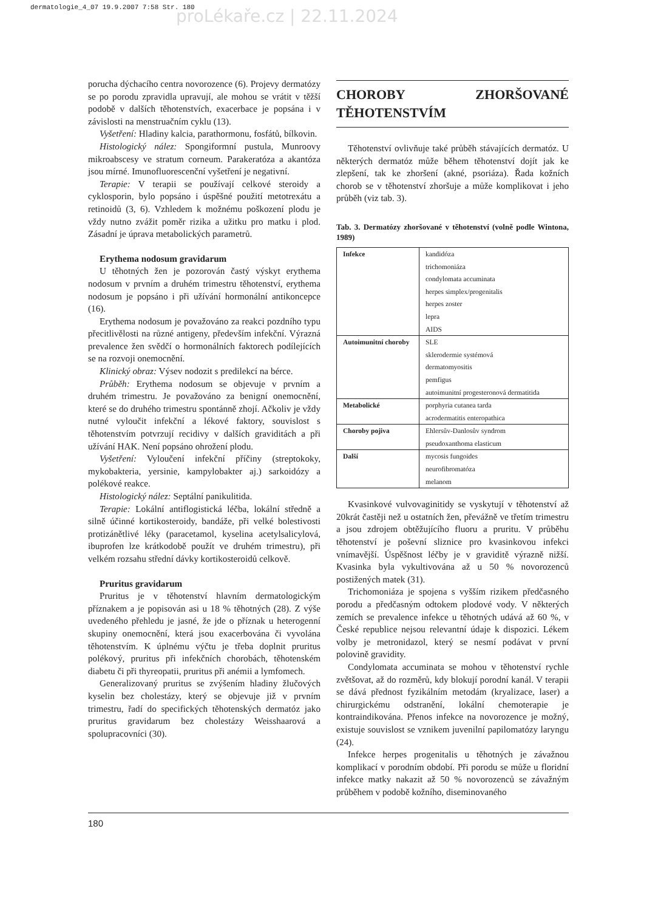dermatologie_4_07 19.9.2007 7:58 Str. 180
proLékaře.cz | 22.11.2024
porucha dýchacího centra novorozence (6). Projevy dermatózy se po porodu zpravidla upravují, ale mohou se vrátit v těžší podobě v dalších těhotenstvích, exacerbace je popsána i v závislosti na menstruačním cyklu (13).
Vyšetření: Hladiny kalcia, parathormonu, fosfátů, bílkovin.
Histologický nález: Spongiformní pustula, Munroovy mikroabscesy ve stratum corneum. Parakeratóza a akantóza jsou mírné. Imunofluorescenční vyšetření je negativní.
Terapie: V terapii se používají celkové steroidy a cyklosporin, bylo popsáno i úspěšné použití metotrexátu a retinoidů (3, 6). Vzhledem k možnému poškození plodu je vždy nutno zvážit poměr rizika a užitku pro matku i plod. Zásadní je úprava metabolických parametrů.
Erythema nodosum gravidarum
U těhotných žen je pozorován častý výskyt erythema nodosum v prvním a druhém trimestru těhotenství, erythema nodosum je popsáno i při užívání hormonální antikoncepce (16).
Erythema nodosum je považováno za reakci pozdního typu přecitlivělosti na různé antigeny, především infekční. Výrazná prevalence žen svědčí o hormonálních faktorech podílejících se na rozvoji onemocnění.
Klinický obraz: Výsev nodozit s predilekcí na bérce.
Průběh: Erythema nodosum se objevuje v prvním a druhém trimestru. Je považováno za benigní onemocnění, které se do druhého trimestru spontánně zhojí. Ačkoliv je vždy nutné vyloučit infekční a lékové faktory, souvislost s těhotenstvím potvrzují recidivy v dalších graviditách a při užívání HAK. Není popsáno ohrožení plodu.
Vyšetření: Vyloučení infekční příčiny (streptokoky, mykobakteria, yersinie, kampylobakter aj.) sarkoidózy a polékové reakce.
Histologický nález: Septální panikulitida.
Terapie: Lokální antiflogistická léčba, lokální středně a silně účinné kortikosteroidy, bandáže, při velké bolestivosti protizánětlivé léky (paracetamol, kyselina acetylsalicylová, ibuprofen lze krátkodobě použít ve druhém trimestru), při velkém rozsahu střední dávky kortikosteroidů celkově.
Pruritus gravidarum
Pruritus je v těhotenství hlavním dermatologickým příznakem a je popisován asi u 18 % těhotných (28). Z výše uvedeného přehledu je jasné, že jde o příznak u heterogenní skupiny onemocnění, která jsou exacerbována či vyvolána těhotenstvím. K úplnému výčtu je třeba doplnit pruritus polékový, pruritus při infekčních chorobách, těhotenském diabetu či při thyreopatii, pruritus při anémii a lymfomech.
Generalizovaný pruritus se zvýšením hladiny žlučových kyselin bez cholestázy, který se objevuje již v prvním trimestru, řadí do specifických těhotenských dermatóz jako pruritus gravidarum bez cholestázy Weisshaarová a spolupracovníci (30).
CHOROBY ZHORŠOVANÉ TĚHOTENSTVÍM
Těhotenství ovlivňuje také průběh stávajících dermatóz. U některých dermatóz může během těhotenství dojít jak ke zlepšení, tak ke zhoršení (akné, psoriáza). Řada kožních chorob se v těhotenství zhoršuje a může komplikovat i jeho průběh (viz tab. 3).
Tab. 3. Dermatózy zhoršované v těhotenství (volně podle Wintona, 1989)
| Infekce | kandidóza trichomoniáza condylomata accuminata herpes simplex/progenitalis herpes zoster lepra AIDS |
| Autoimunitní choroby | SLE sklerodermie systémová dermatomyositis pemfigus autoimunitní progesteronová dermatitida |
| Metabolické | porphyria cutanea tarda acrodermatitis enteropathica |
| Choroby pojiva | Ehlersův-Danlosův syndrom pseudoxanthoma elasticum |
| Další | mycosis fungoides neurofibromatóza melanom |
Kvasinkové vulvovaginitidy se vyskytují v těhotenství až 20krát častěji než u ostatních žen, převážně ve třetím trimestru a jsou zdrojem obtěžujícího fluoru a pruritu. V průběhu těhotenství je poševní sliznice pro kvasinkovou infekci vnímavější. Úspěšnost léčby je v graviditě výrazně nižší. Kvasinka byla vykultivována až u 50 % novorozenců postižených matek (31).
Trichomoniáza je spojena s vyšším rizikem předčasného porodu a předčasným odtokem plodové vody. V některých zemích se prevalence infekce u těhotných udává až 60 %, v České republice nejsou relevantní údaje k dispozici. Lékem volby je metronidazol, který se nesmí podávat v první polovině gravidity.
Condylomata accuminata se mohou v těhotenství rychle zvětšovat, až do rozměrů, kdy blokují porodní kanál. V terapii se dává přednost fyzikálním metodám (kryalizace, laser) a chirurgickému odstranění, lokální chemoterapie je kontraindikována. Přenos infekce na novorozence je možný, existuje souvislost se vznikem juvenilní papilomatózy laryngu (24).
Infekce herpes progenitalis u těhotných je závažnou komplikací v porodním období. Při porodu se může u floridní infekce matky nakazit až 50 % novorozenců se závažným průběhem v podobě kožního, diseminovaného
180